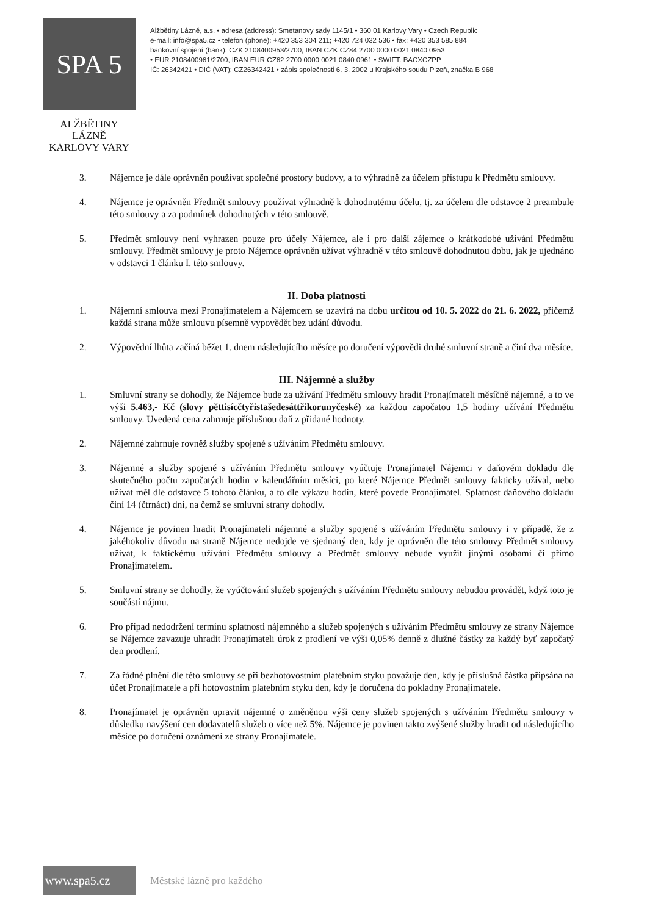SPA 5
ALŽBĚTINY LÁZNĚ
KARLOVY VARY
Alžbětiny Lázně, a.s. • adresa (address): Smetanovy sady 1145/1 • 360 01 Karlovy Vary • Czech Republic
e-mail: info@spa5.cz • telefon (phone): +420 353 304 211; +420 724 032 536 • fax: +420 353 585 884
bankovní spojení (bank): CZK 2108400953/2700; IBAN CZK CZ84 2700 0000 0021 0840 0953
• EUR 2108400961/2700; IBAN EUR CZ62 2700 0000 0021 0840 0961 • SWIFT: BACXCZPP
IČ: 26342421 • DIČ (VAT): CZ26342421 • zápis společnosti 6. 3. 2002 u Krajského soudu Plzeň, značka B 968
3. Nájemce je dále oprávněn používat společné prostory budovy, a to výhradně za účelem přístupu k Předmětu smlouvy.
4. Nájemce je oprávněn Předmět smlouvy používat výhradně k dohodnutému účelu, tj. za účelem dle odstavce 2 preambule této smlouvy a za podmínek dohodnutých v této smlouvě.
5. Předmět smlouvy není vyhrazen pouze pro účely Nájemce, ale i pro další zájemce o krátkodobé užívání Předmětu smlouvy. Předmět smlouvy je proto Nájemce oprávněn užívat výhradně v této smlouvě dohodnutou dobu, jak je ujednáno v odstavci 1 článku I. této smlouvy.
II. Doba platnosti
1. Nájemní smlouva mezi Pronajímatelem a Nájemcem se uzavírá na dobu určitou od 10. 5. 2022 do 21. 6. 2022, přičemž každá strana může smlouvu písemně vypovědět bez udání důvodu.
2. Výpovědní lhůta začíná běžet 1. dnem následujícího měsíce po doručení výpovědi druhé smluvní straně a činí dva měsíce.
III. Nájemné a služby
1. Smluvní strany se dohodly, že Nájemce bude za užívání Předmětu smlouvy hradit Pronajímateli měsíčně nájemné, a to ve výši 5.463,- Kč (slovy pěttisícčtyřistašedesáttřikorunyčeské) za každou započatou 1,5 hodiny užívání Předmětu smlouvy. Uvedená cena zahrnuje příslušnou daň z přidané hodnoty.
2. Nájemné zahrnuje rovněž služby spojené s užíváním Předmětu smlouvy.
3. Nájemné a služby spojené s užíváním Předmětu smlouvy vyúčtuje Pronajímatel Nájemci v daňovém dokladu dle skutečného počtu započatých hodin v kalendářním měsíci, po které Nájemce Předmět smlouvy fakticky užíval, nebo užívat měl dle odstavce 5 tohoto článku, a to dle výkazu hodin, které povede Pronajímatel. Splatnost daňového dokladu činí 14 (čtrnáct) dní, na čemž se smluvní strany dohodly.
4. Nájemce je povinen hradit Pronajímateli nájemné a služby spojené s užíváním Předmětu smlouvy i v případě, že z jakéhokoliv důvodu na straně Nájemce nedojde ve sjednaný den, kdy je oprávněn dle této smlouvy Předmět smlouvy užívat, k faktickému užívání Předmětu smlouvy a Předmět smlouvy nebude využit jinými osobami či přímo Pronajímatelem.
5. Smluvní strany se dohodly, že vyúčtování služeb spojených s užíváním Předmětu smlouvy nebudou provádět, když toto je součástí nájmu.
6. Pro případ nedodržení termínu splatnosti nájemného a služeb spojených s užíváním Předmětu smlouvy ze strany Nájemce se Nájemce zavazuje uhradit Pronajímateli úrok z prodlení ve výši 0,05% denně z dlužné částky za každý byť započatý den prodlení.
7. Za řádné plnění dle této smlouvy se při bezhotovostním platebním styku považuje den, kdy je příslušná částka připsána na účet Pronajímatele a při hotovostním platebním styku den, kdy je doručena do pokladny Pronajímatele.
8. Pronajímatel je oprávněn upravit nájemné o změněnou výši ceny služeb spojených s užíváním Předmětu smlouvy v důsledku navýšení cen dodavatelů služeb o více než 5%. Nájemce je povinen takto zvýšené služby hradit od následujícího měsíce po doručení oznámení ze strany Pronajímatele.
www.spa5.cz
Městské lázně pro každého